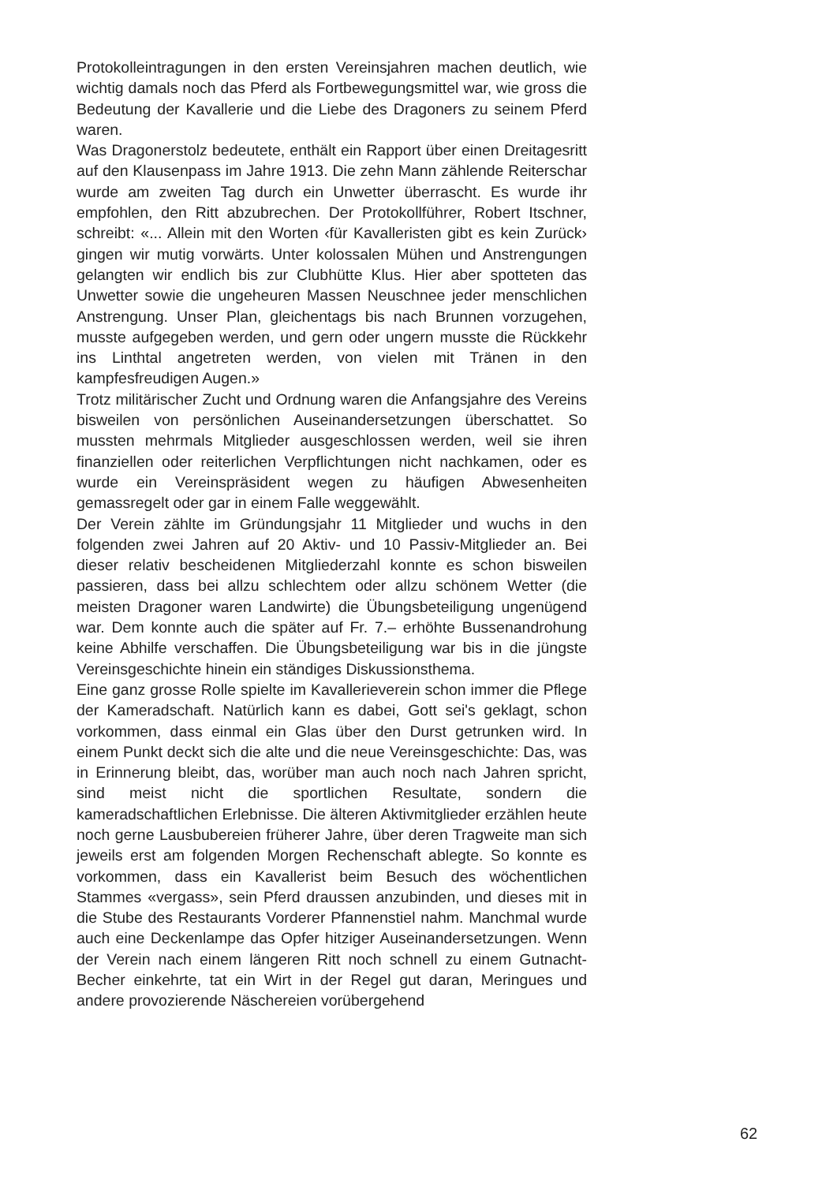Protokolleintragungen in den ersten Vereinsjahren machen deutlich, wie wichtig damals noch das Pferd als Fortbewegungsmittel war, wie gross die Bedeutung der Kavallerie und die Liebe des Dragoners zu seinem Pferd waren.
Was Dragonerstolz bedeutete, enthält ein Rapport über einen Dreitagesritt auf den Klausenpass im Jahre 1913. Die zehn Mann zählende Reiterschar wurde am zweiten Tag durch ein Unwetter überrascht. Es wurde ihr empfohlen, den Ritt abzubrechen. Der Protokollführer, Robert Itschner, schreibt: «... Allein mit den Worten ‹für Kavalleristen gibt es kein Zurück› gingen wir mutig vorwärts. Unter kolossalen Mühen und Anstrengungen gelangten wir endlich bis zur Clubhütte Klus. Hier aber spotteten das Unwetter sowie die ungeheuren Massen Neuschnee jeder menschlichen Anstrengung. Unser Plan, gleichentags bis nach Brunnen vorzugehen, musste aufgegeben werden, und gern oder ungern musste die Rückkehr ins Linthtal angetreten werden, von vielen mit Tränen in den kampfesfreudigen Augen.»
Trotz militärischer Zucht und Ordnung waren die Anfangsjahre des Vereins bisweilen von persönlichen Auseinandersetzungen überschattet. So mussten mehrmals Mitglieder ausgeschlossen werden, weil sie ihren finanziellen oder reiterlichen Verpflichtungen nicht nachkamen, oder es wurde ein Vereinspräsident wegen zu häufigen Abwesenheiten gemassregelt oder gar in einem Falle weggewählt.
Der Verein zählte im Gründungsjahr 11 Mitglieder und wuchs in den folgenden zwei Jahren auf 20 Aktiv- und 10 Passiv-Mitglieder an. Bei dieser relativ bescheidenen Mitgliederzahl konnte es schon bisweilen passieren, dass bei allzu schlechtem oder allzu schönem Wetter (die meisten Dragoner waren Landwirte) die Übungsbeteiligung ungenügend war. Dem konnte auch die später auf Fr. 7.– erhöhte Bussenandrohung keine Abhilfe verschaffen. Die Übungsbeteiligung war bis in die jüngste Vereinsgeschichte hinein ein ständiges Diskussionsthema.
Eine ganz grosse Rolle spielte im Kavallerieverein schon immer die Pflege der Kameradschaft. Natürlich kann es dabei, Gott sei's geklagt, schon vorkommen, dass einmal ein Glas über den Durst getrunken wird. In einem Punkt deckt sich die alte und die neue Vereinsgeschichte: Das, was in Erinnerung bleibt, das, worüber man auch noch nach Jahren spricht, sind meist nicht die sportlichen Resultate, sondern die kameradschaftlichen Erlebnisse. Die älteren Aktivmitglieder erzählen heute noch gerne Lausbubereien früherer Jahre, über deren Tragweite man sich jeweils erst am folgenden Morgen Rechenschaft ablegte. So konnte es vorkommen, dass ein Kavallerist beim Besuch des wöchentlichen Stammes «vergass», sein Pferd draussen anzubinden, und dieses mit in die Stube des Restaurants Vorderer Pfannenstiel nahm. Manchmal wurde auch eine Deckenlampe das Opfer hitziger Auseinandersetzungen. Wenn der Verein nach einem längeren Ritt noch schnell zu einem Gutnacht-Becher einkehrte, tat ein Wirt in der Regel gut daran, Meringues und andere provozierende Näschereien vorübergehend
62